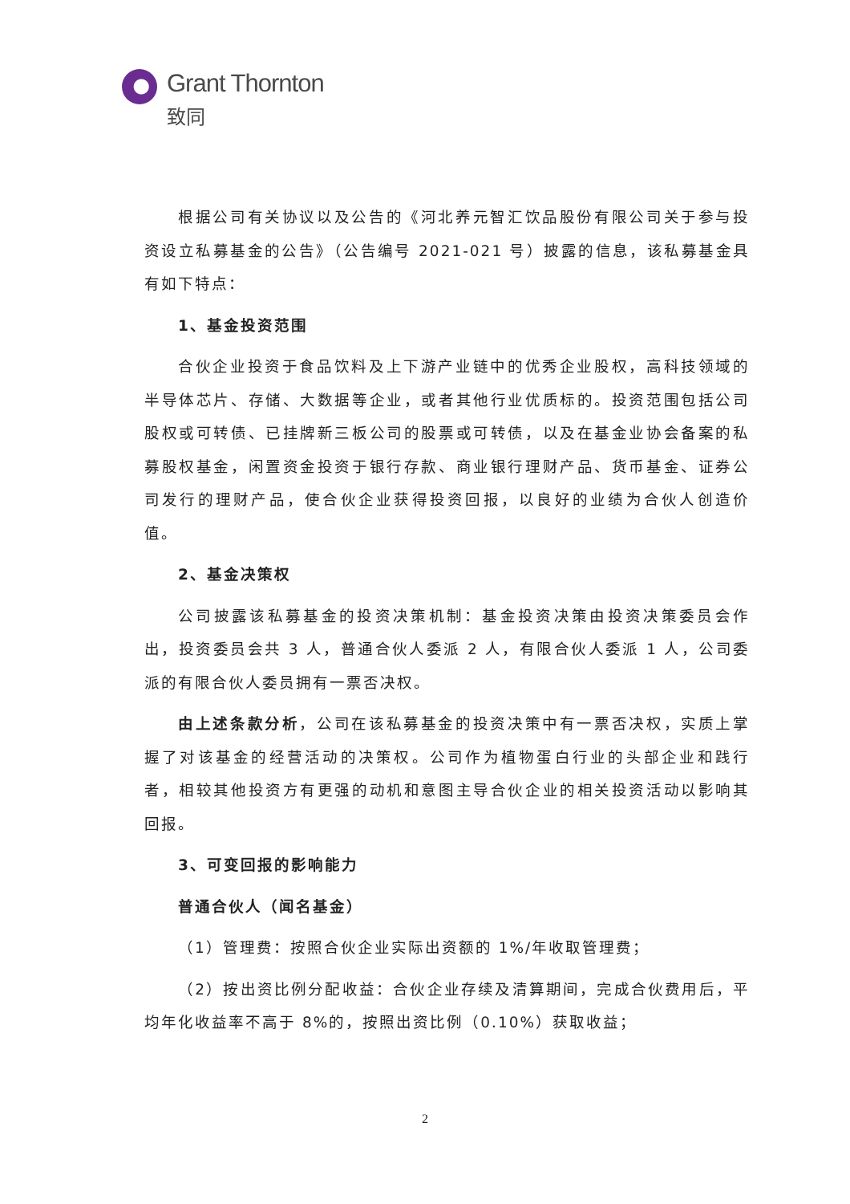Grant Thornton
致同
根据公司有关协议以及公告的《河北养元智汇饮品股份有限公司关于参与投资设立私募基金的公告》（公告编号 2021-021 号）披露的信息，该私募基金具有如下特点：
1、基金投资范围
合伙企业投资于食品饮料及上下游产业链中的优秀企业股权，高科技领域的半导体芯片、存储、大数据等企业，或者其他行业优质标的。投资范围包括公司股权或可转债、已挂牌新三板公司的股票或可转债，以及在基金业协会备案的私募股权基金，闲置资金投资于银行存款、商业银行理财产品、货币基金、证券公司发行的理财产品，使合伙企业获得投资回报，以良好的业绩为合伙人创造价值。
2、基金决策权
公司披露该私募基金的投资决策机制：基金投资决策由投资决策委员会作出，投资委员会共 3 人，普通合伙人委派 2 人，有限合伙人委派 1 人，公司委派的有限合伙人委员拥有一票否决权。
由上述条款分析，公司在该私募基金的投资决策中有一票否决权，实质上掌握了对该基金的经营活动的决策权。公司作为植物蛋白行业的头部企业和践行者，相较其他投资方有更强的动机和意图主导合伙企业的相关投资活动以影响其回报。
3、可变回报的影响能力
普通合伙人（闻名基金）
（1）管理费：按照合伙企业实际出资额的 1%/年收取管理费；
（2）按出资比例分配收益：合伙企业存续及清算期间，完成合伙费用后，平均年化收益率不高于 8%的，按照出资比例（0.10%）获取收益；
2